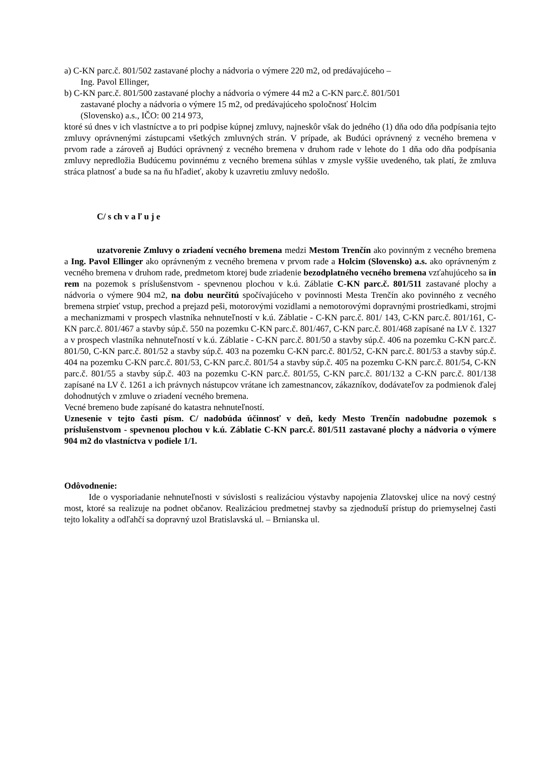a) C-KN parc.č. 801/502 zastavané plochy a nádvoria o výmere 220 m2, od predávajúceho –
Ing. Pavol Ellinger,
b) C-KN parc.č. 801/500 zastavané plochy a nádvoria o výmere 44 m2 a C-KN parc.č. 801/501
zastavané plochy a nádvoria o výmere 15 m2, od predávajúceho spoločnosť Holcim
(Slovensko) a.s., IČO: 00 214 973,
ktoré sú dnes v ich vlastníctve a to pri podpise kúpnej zmluvy, najneskôr však do jedného (1) dňa odo dňa podpísania tejto zmluvy oprávnenými zástupcami všetkých zmluvných strán. V prípade, ak Budúci oprávnený z vecného bremena v prvom rade a zároveň aj Budúci oprávnený z vecného bremena v druhom rade v lehote do 1 dňa odo dňa podpísania zmluvy nepredložia Budúcemu povinnému z vecného bremena súhlas v zmysle vyššie uvedeného, tak platí, že zmluva stráca platnosť a bude sa na ňu hľadieť, akoby k uzavretiu zmluvy nedošlo.
C/ s ch v a ľ u j e
uzatvorenie Zmluvy o zriadení vecného bremena medzi Mestom Trenčín ako povinným z vecného bremena a Ing. Pavol Ellinger ako oprávneným z vecného bremena v prvom rade a Holcim (Slovensko) a.s. ako oprávneným z vecného bremena v druhom rade, predmetom ktorej bude zriadenie bezodplatného vecného bremena vzťahujúceho sa in rem na pozemok s príslušenstvom - spevnenou plochou v k.ú. Záblatie C-KN parc.č. 801/511 zastavané plochy a nádvoria o výmere 904 m2, na dobu neurčitú spočívajúceho v povinnosti Mesta Trenčín ako povinného z vecného bremena strpieť vstup, prechod a prejazd peši, motorovými vozidlami a nemotorovými dopravnými prostriedkami, strojmi a mechanizmami v prospech vlastníka nehnuteľností v k.ú. Záblatie - C-KN parc.č. 801/ 143, C-KN parc.č. 801/161, C-KN parc.č. 801/467 a stavby súp.č. 550 na pozemku C-KN parc.č. 801/467, C-KN parc.č. 801/468 zapísané na LV č. 1327 a v prospech vlastníka nehnuteľností v k.ú. Záblatie - C-KN parc.č. 801/50 a stavby súp.č. 406 na pozemku C-KN parc.č. 801/50, C-KN parc.č. 801/52 a stavby súp.č. 403 na pozemku C-KN parc.č. 801/52, C-KN parc.č. 801/53 a stavby súp.č. 404 na pozemku C-KN parc.č. 801/53, C-KN parc.č. 801/54 a stavby súp.č. 405 na pozemku C-KN parc.č. 801/54, C-KN parc.č. 801/55 a stavby súp.č. 403 na pozemku C-KN parc.č. 801/55, C-KN parc.č. 801/132 a C-KN parc.č. 801/138 zapísané na LV č. 1261 a ich právnych nástupcov vrátane ich zamestnancov, zákazníkov, dodávateľov za podmienok ďalej dohodnutých v zmluve o zriadení vecného bremena.
Vecné bremeno bude zapísané do katastra nehnuteľností.
Uznesenie v tejto časti písm. C/ nadobúda účinnosť v deň, kedy Mesto Trenčín nadobudne pozemok s príslušenstvom - spevnenou plochou v k.ú. Záblatie C-KN parc.č. 801/511 zastavané plochy a nádvoria o výmere 904 m2 do vlastníctva v podiele 1/1.
Odôvodnenie:
Ide o vysporiadanie nehnuteľnosti v súvislosti s realizáciou výstavby napojenia Zlatovskej ulice na nový cestný most, ktoré sa realizuje na podnet občanov. Realizáciou predmetnej stavby sa zjednoduší prístup do priemyselnej časti tejto lokality a odľahčí sa dopravný uzol Bratislavská ul. – Brnianska ul.